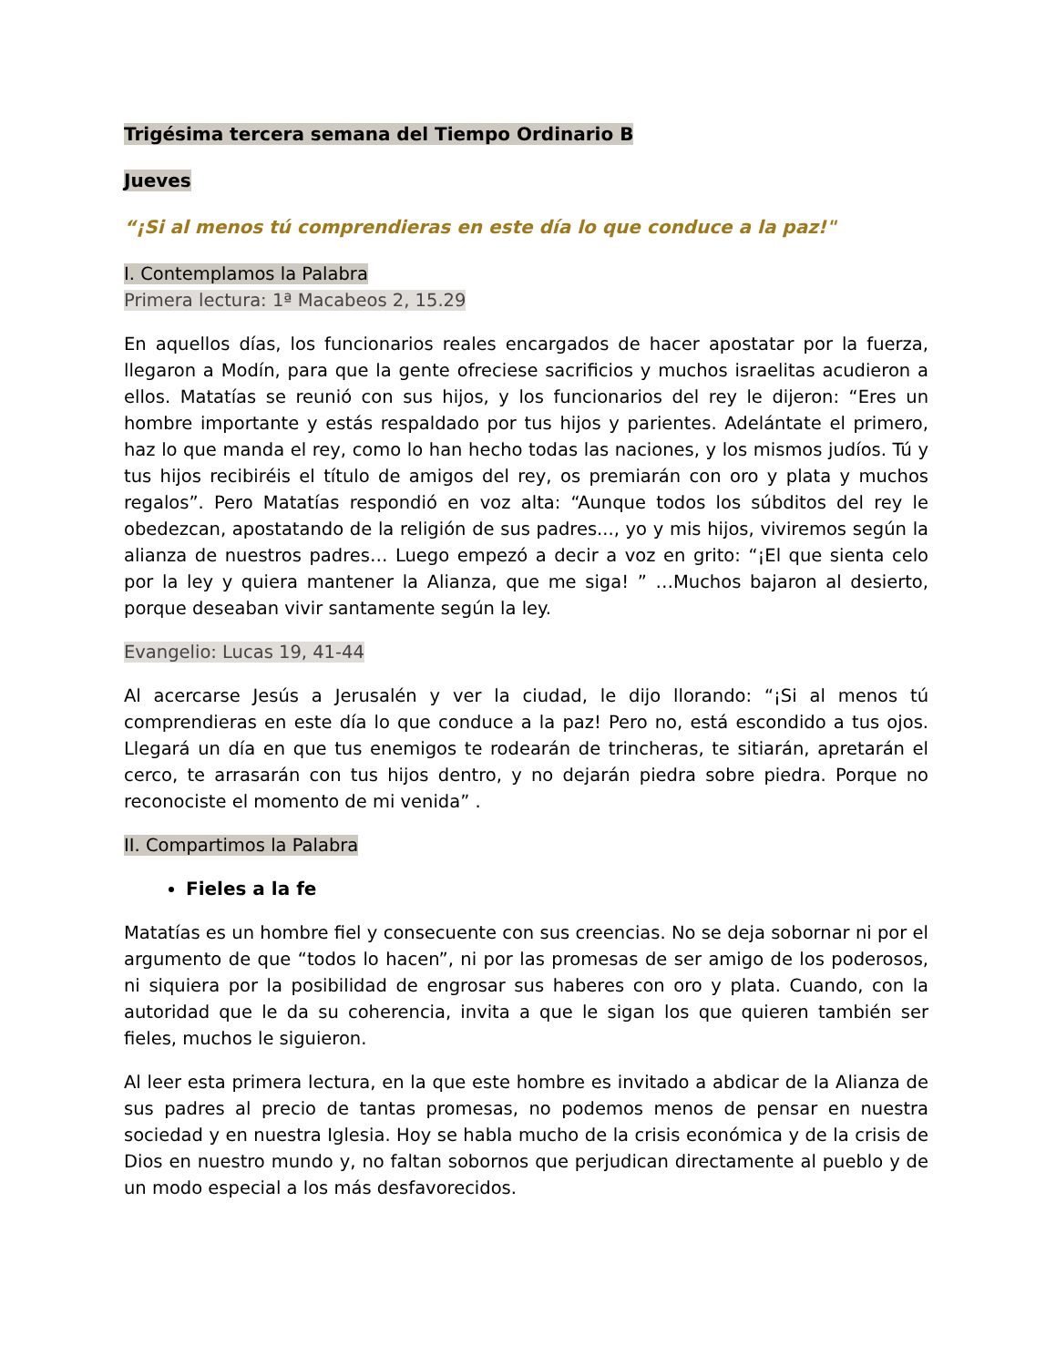Trigésima tercera semana del Tiempo Ordinario B
Jueves
“¡Si al menos tú comprendieras en este día lo que conduce a la paz!"
I. Contemplamos la Palabra
Primera lectura: 1ª Macabeos 2, 15.29
En aquellos días, los funcionarios reales encargados de hacer apostatar por la fuerza, llegaron a Modín, para que la gente ofreciese sacrificios y muchos israelitas acudieron a ellos. Matatías se reunió con sus hijos, y los funcionarios del rey le dijeron: “Eres un hombre importante y estás respaldado por tus hijos y parientes. Adelántate el primero, haz lo que manda el rey, como lo han hecho todas las naciones, y los mismos judíos. Tú y tus hijos recibiréis el título de amigos del rey, os premiarán con oro y plata y muchos regalos”. Pero Matatías respondió en voz alta: “Aunque todos los súbditos del rey le obedezcan, apostatando de la religión de sus padres..., yo y mis hijos, viviremos según la alianza de nuestros padres… Luego empezó a decir a voz en grito: “¡El que sienta celo por la ley y quiera mantener la Alianza, que me siga! ” …Muchos bajaron al desierto, porque deseaban vivir santamente según la ley.
Evangelio: Lucas 19, 41-44
Al acercarse Jesús a Jerusalén y ver la ciudad, le dijo llorando: “¡Si al menos tú comprendieras en este día lo que conduce a la paz! Pero no, está escondido a tus ojos. Llegará un día en que tus enemigos te rodearán de trincheras, te sitiarán, apretarán el cerco, te arrasarán con tus hijos dentro, y no dejarán piedra sobre piedra. Porque no reconociste el momento de mi venida” .
II. Compartimos la Palabra
Fieles a la fe
Matatías es un hombre fiel y consecuente con sus creencias. No se deja sobornar ni por el argumento de que “todos lo hacen”, ni por las promesas de ser amigo de los poderosos, ni siquiera por la posibilidad de engrosar sus haberes con oro y plata. Cuando, con la autoridad que le da su coherencia, invita a que le sigan los que quieren también ser fieles, muchos le siguieron.
Al leer esta primera lectura, en la que este hombre es invitado a abdicar de la Alianza de sus padres al precio de tantas promesas, no podemos menos de pensar en nuestra sociedad y en nuestra Iglesia. Hoy se habla mucho de la crisis económica y de la crisis de Dios en nuestro mundo y, no faltan sobornos que perjudican directamente al pueblo y de un modo especial a los más desfavorecidos.